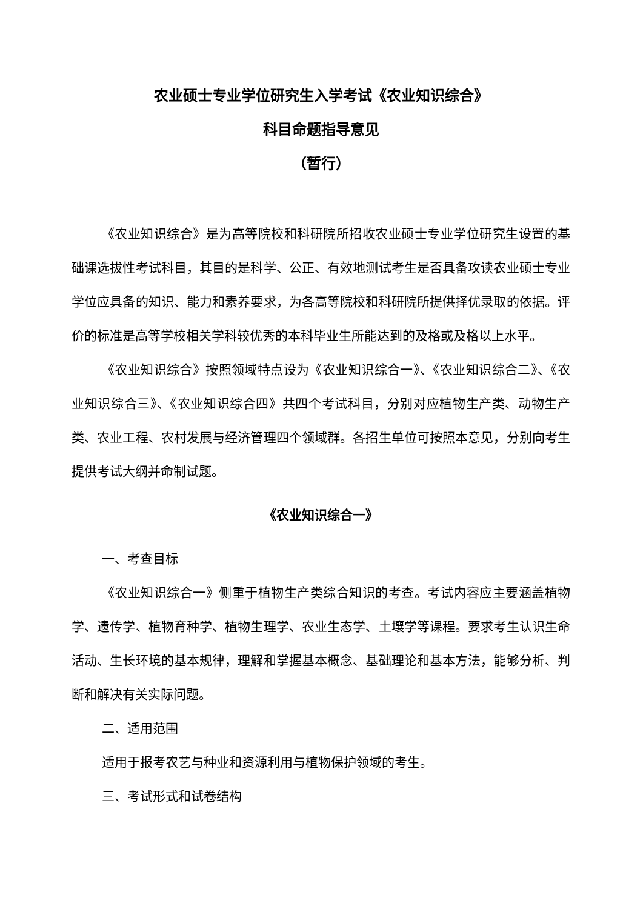农业硕士专业学位研究生入学考试《农业知识综合》
科目命题指导意见
（暂行）
《农业知识综合》是为高等院校和科研院所招收农业硕士专业学位研究生设置的基础课选拔性考试科目，其目的是科学、公正、有效地测试考生是否具备攻读农业硕士专业学位应具备的知识、能力和素养要求，为各高等院校和科研院所提供择优录取的依据。评价的标准是高等学校相关学科较优秀的本科毕业生所能达到的及格或及格以上水平。
《农业知识综合》按照领域特点设为《农业知识综合一》、《农业知识综合二》、《农业知识综合三》、《农业知识综合四》共四个考试科目，分别对应植物生产类、动物生产类、农业工程、农村发展与经济管理四个领域群。各招生单位可按照本意见，分别向考生提供考试大纲并命制试题。
《农业知识综合一》
一、考查目标
《农业知识综合一》侧重于植物生产类综合知识的考查。考试内容应主要涵盖植物学、遗传学、植物育种学、植物生理学、农业生态学、土壤学等课程。要求考生认识生命活动、生长环境的基本规律，理解和掌握基本概念、基础理论和基本方法，能够分析、判断和解决有关实际问题。
二、适用范围
适用于报考农艺与种业和资源利用与植物保护领域的考生。
三、考试形式和试卷结构